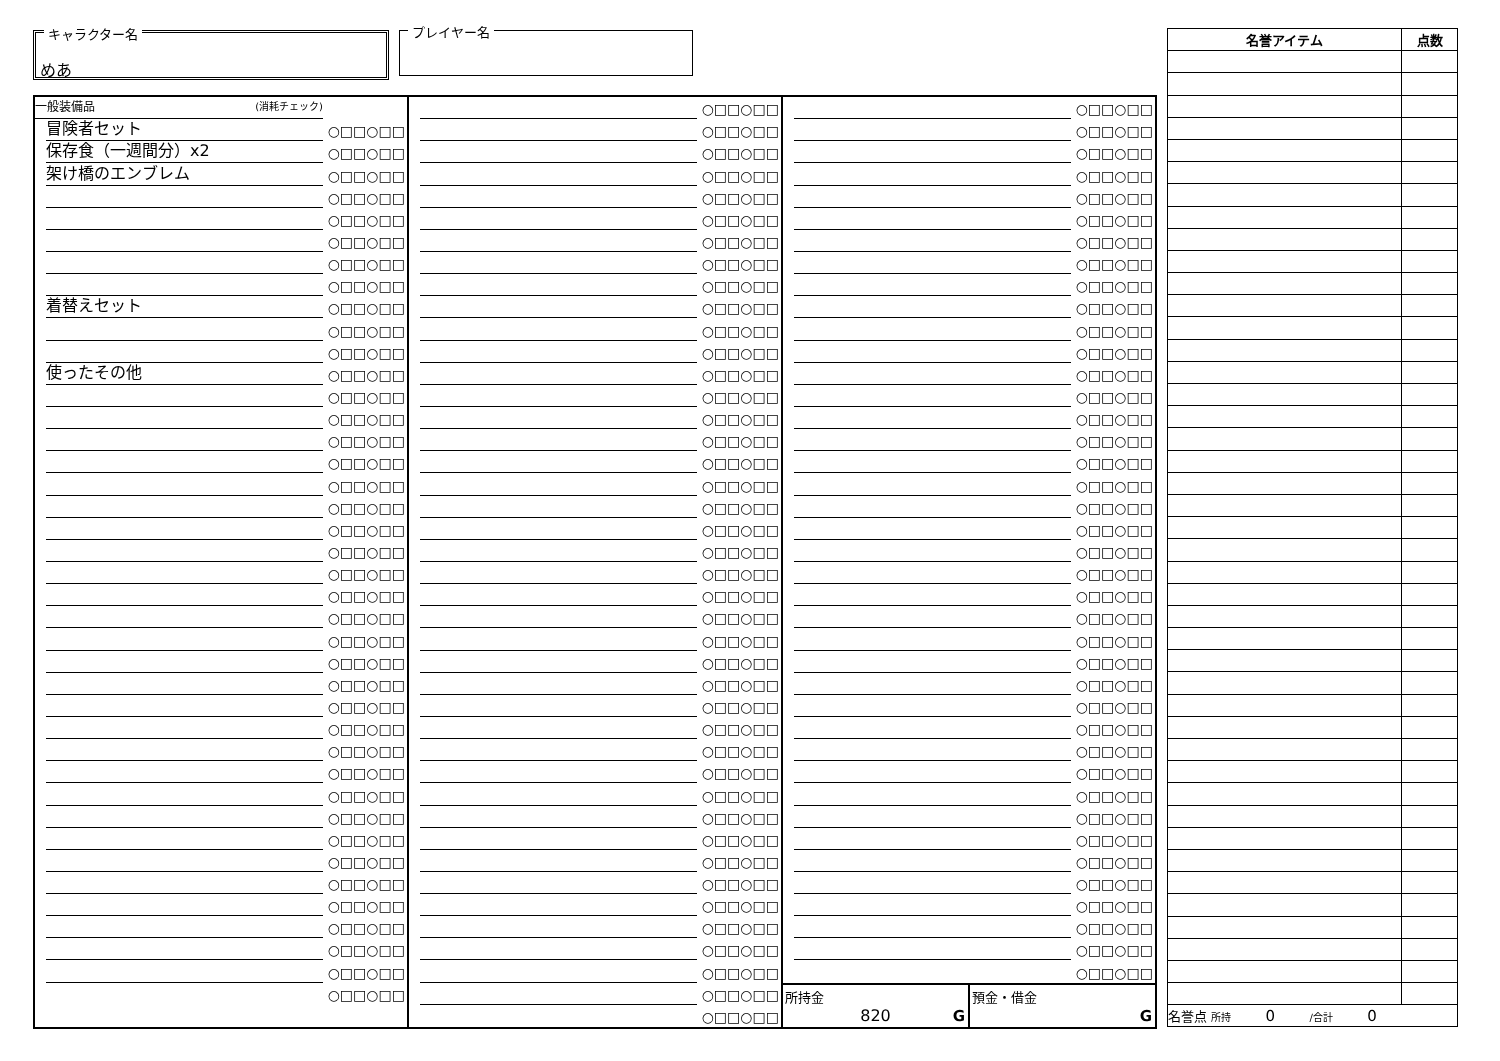キャラクター名
めあ
プレイヤー名
一般装備品 (消耗チェック)
冒険者セット ○□□○□□
保存食（一週間分）x2 ○□□○□□
架け橋のエンブレム ○□□○□□
○□□○□□
○□□○□□
○□□○□□
○□□○□□
○□□○□□
着替えセット ○□□○□□
○□□○□□
○□□○□□
使ったその他 ○□□○□□
○□□○□□
○□□○□□
○□□○□□
○□□○□□
○□□○□□
○□□○□□
○□□○□□
○□□○□□
○□□○□□
○□□○□□
○□□○□□
○□□○□□
○□□○□□
○□□○□□
○□□○□□
○□□○□□
○□□○□□
○□□○□□
○□□○□□
○□□○□□
○□□○□□
○□□○□□
○□□○□□
○□□○□□
○□□○□□
○□□○□□
○□□○□□
○□□○□□
○□□○□□
○□□○□□
○□□○□□
○□□○□□
○□□○□□
○□□○□□
○□□○□□
○□□○□□
○□□○□□
○□□○□□
○□□○□□
○□□○□□
○□□○□□
○□□○□□
○□□○□□
○□□○□□
○□□○□□
○□□○□□
○□□○□□
○□□○□□
○□□○□□
○□□○□□
○□□○□□
○□□○□□
○□□○□□
○□□○□□
○□□○□□
○□□○□□
○□□○□□
○□□○□□
○□□○□□
○□□○□□
○□□○□□
○□□○□□
○□□○□□
○□□○□□
○□□○□□
○□□○□□
○□□○□□
○□□○□□
○□□○□□
○□□○□□
○□□○□□
○□□○□□
○□□○□□
○□□○□□
○□□○□□
○□□○□□
○□□○□□
○□□○□□
○□□○□□
○□□○□□
○□□○□□
○□□○□□
○□□○□□
○□□○□□
○□□○□□
○□□○□□
○□□○□□
○□□○□□
○□□○□□
○□□○□□
○□□○□□
○□□○□□
○□□○□□
○□□○□□
○□□○□□
○□□○□□
○□□○□□
○□□○□□
○□□○□□
○□□○□□
○□□○□□
○□□○□□
○□□○□□
○□□○□□
○□□○□□
○□□○□□
○□□○□□
○□□○□□
○□□○□□
○□□○□□
所持金
820
G
預金・借金
G
| 名誉アイテム | 点数 |
| --- | --- |
| 名誉点 所持 0 /合計 0 | |